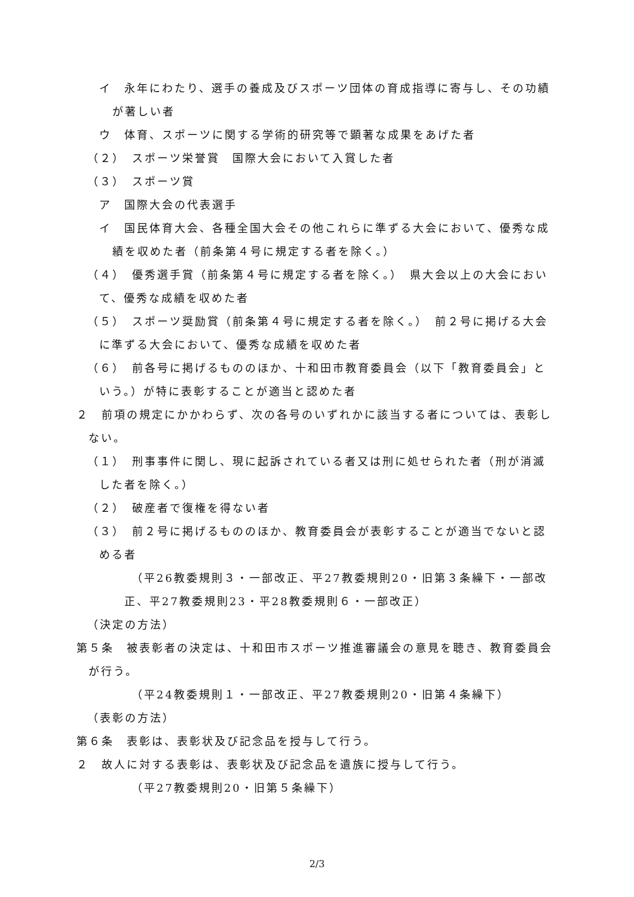イ　永年にわたり、選手の養成及びスポーツ団体の育成指導に寄与し、その功績が著しい者
ウ　体育、スポーツに関する学術的研究等で顕著な成果をあげた者
（２）　スポーツ栄誉賞　国際大会において入賞した者
（３）　スポーツ賞
ア　国際大会の代表選手
イ　国民体育大会、各種全国大会その他これらに準ずる大会において、優秀な成績を収めた者（前条第４号に規定する者を除く。）
（４）　優秀選手賞（前条第４号に規定する者を除く。）　県大会以上の大会において、優秀な成績を収めた者
（５）　スポーツ奨励賞（前条第４号に規定する者を除く。）　前２号に掲げる大会に準ずる大会において、優秀な成績を収めた者
（６）　前各号に掲げるもののほか、十和田市教育委員会（以下「教育委員会」という。）が特に表彰することが適当と認めた者
２　前項の規定にかかわらず、次の各号のいずれかに該当する者については、表彰しない。
（１）　刑事事件に関し、現に起訴されている者又は刑に処せられた者（刑が消滅した者を除く。）
（２）　破産者で復権を得ない者
（３）　前２号に掲げるもののほか、教育委員会が表彰することが適当でないと認める者
（平26教委規則３・一部改正、平27教委規則20・旧第３条繰下・一部改正、平27教委規則23・平28教委規則６・一部改正）
（決定の方法）
第５条　被表彰者の決定は、十和田市スポーツ推進審議会の意見を聴き、教育委員会が行う。
（平24教委規則１・一部改正、平27教委規則20・旧第４条繰下）
（表彰の方法）
第６条　表彰は、表彰状及び記念品を授与して行う。
２　故人に対する表彰は、表彰状及び記念品を遺族に授与して行う。
（平27教委規則20・旧第５条繰下）
2/3